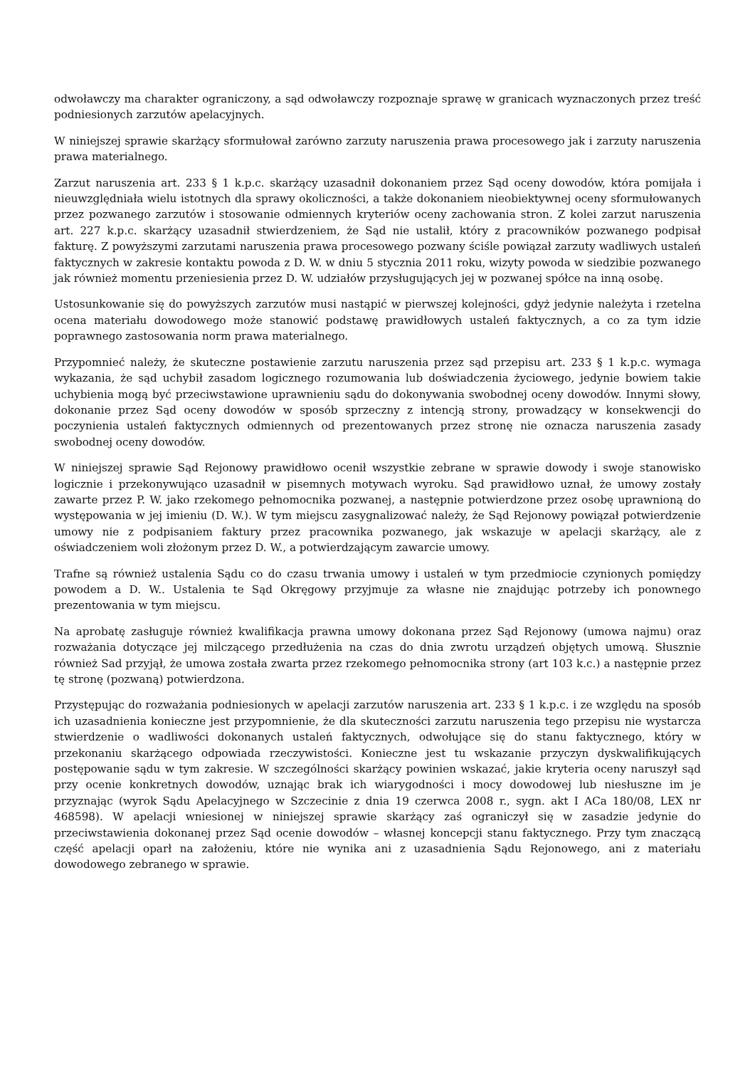odwoławczy ma charakter ograniczony, a sąd odwoławczy rozpoznaje sprawę w granicach wyznaczonych przez treść podniesionych zarzutów apelacyjnych.
W niniejszej sprawie skarżący sformułował zarówno zarzuty naruszenia prawa procesowego jak i zarzuty naruszenia prawa materialnego.
Zarzut naruszenia art. 233 § 1 k.p.c. skarżący uzasadnił dokonaniem przez Sąd oceny dowodów, która pomijała i nieuwzględniała wielu istotnych dla sprawy okoliczności, a także dokonaniem nieobiektywnej oceny sformułowanych przez pozwanego zarzutów i stosowanie odmiennych kryteriów oceny zachowania stron. Z kolei zarzut naruszenia art. 227 k.p.c. skarżący uzasadnił stwierdzeniem, że Sąd nie ustalił, który z pracowników pozwanego podpisał fakturę. Z powyższymi zarzutami naruszenia prawa procesowego pozwany ściśle powiązał zarzuty wadliwych ustaleń faktycznych w zakresie kontaktu powoda z D. W. w dniu 5 stycznia 2011 roku, wizyty powoda w siedzibie pozwanego jak również momentu przeniesienia przez D. W. udziałów przysługujących jej w pozwanej spółce na inną osobę.
Ustosunkowanie się do powyższych zarzutów musi nastąpić w pierwszej kolejności, gdyż jedynie należyta i rzetelna ocena materiału dowodowego może stanowić podstawę prawidłowych ustaleń faktycznych, a co za tym idzie poprawnego zastosowania norm prawa materialnego.
Przypomnieć należy, że skuteczne postawienie zarzutu naruszenia przez sąd przepisu art. 233 § 1 k.p.c. wymaga wykazania, że sąd uchybił zasadom logicznego rozumowania lub doświadczenia życiowego, jedynie bowiem takie uchybienia mogą być przeciwstawione uprawnieniu sądu do dokonywania swobodnej oceny dowodów. Innymi słowy, dokonanie przez Sąd oceny dowodów w sposób sprzeczny z intencją strony, prowadzący w konsekwencji do poczynienia ustaleń faktycznych odmiennych od prezentowanych przez stronę nie oznacza naruszenia zasady swobodnej oceny dowodów.
W niniejszej sprawie Sąd Rejonowy prawidłowo ocenił wszystkie zebrane w sprawie dowody i swoje stanowisko logicznie i przekonywująco uzasadnił w pisemnych motywach wyroku. Sąd prawidłowo uznał, że umowy zostały zawarte przez P. W. jako rzekomego pełnomocnika pozwanej, a następnie potwierdzone przez osobę uprawnioną do występowania w jej imieniu (D. W.). W tym miejscu zasygnalizować należy, że Sąd Rejonowy powiązał potwierdzenie umowy nie z podpisaniem faktury przez pracownika pozwanego, jak wskazuje w apelacji skarżący, ale z oświadczeniem woli złożonym przez D. W., a potwierdzającym zawarcie umowy.
Trafne są również ustalenia Sądu co do czasu trwania umowy i ustaleń w tym przedmiocie czynionych pomiędzy powodem a D. W.. Ustalenia te Sąd Okręgowy przyjmuje za własne nie znajdując potrzeby ich ponownego prezentowania w tym miejscu.
Na aprobatę zasługuje również kwalifikacja prawna umowy dokonana przez Sąd Rejonowy (umowa najmu) oraz rozważania dotyczące jej milczącego przedłużenia na czas do dnia zwrotu urządzeń objętych umową. Słusznie również Sad przyjął, że umowa została zwarta przez rzekomego pełnomocnika strony (art 103 k.c.) a następnie przez tę stronę (pozwaną) potwierdzona.
Przystępując do rozważania podniesionych w apelacji zarzutów naruszenia art. 233 § 1 k.p.c. i ze względu na sposób ich uzasadnienia konieczne jest przypomnienie, że dla skuteczności zarzutu naruszenia tego przepisu nie wystarcza stwierdzenie o wadliwości dokonanych ustaleń faktycznych, odwołujące się do stanu faktycznego, który w przekonaniu skarżącego odpowiada rzeczywistości. Konieczne jest tu wskazanie przyczyn dyskwalifikujących postępowanie sądu w tym zakresie. W szczególności skarżący powinien wskazać, jakie kryteria oceny naruszył sąd przy ocenie konkretnych dowodów, uznając brak ich wiarygodności i mocy dowodowej lub niesłuszne im je przyznając (wyrok Sądu Apelacyjnego w Szczecinie z dnia 19 czerwca 2008 r., sygn. akt I ACa 180/08, LEX nr 468598). W apelacji wniesionej w niniejszej sprawie skarżący zaś ograniczył się w zasadzie jedynie do przeciwstawienia dokonanej przez Sąd ocenie dowodów – własnej koncepcji stanu faktycznego. Przy tym znaczącą część apelacji oparł na założeniu, które nie wynika ani z uzasadnienia Sądu Rejonowego, ani z materiału dowodowego zebranego w sprawie.